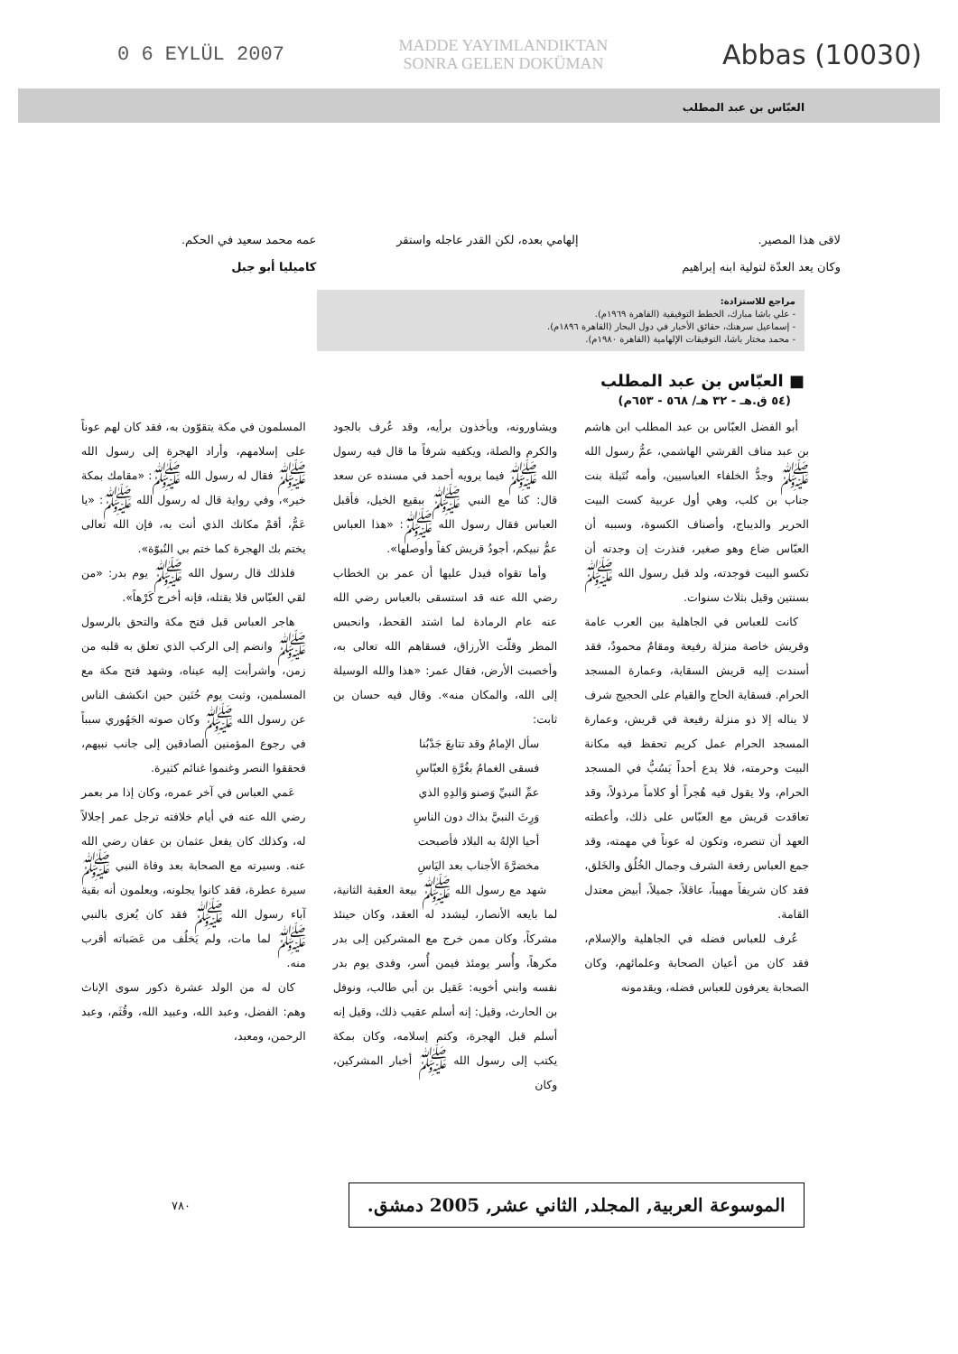0 6 EYLÜL 2007 MADDE YAYIMLANDIKTAN
SONRA GELEN DOKÜMAN Abbas (10030)
العبّاس بن عبد المطلب
لاقى هذا المصير.
وكان يعد العدّة لتولية ابنه إبراهيم
إلهامي بعده، لكن القدر عاجله واستقر
عمه محمد سعيد في الحكم.
كاميليا أبو جبل
مراجع للاستزادة:
- علي باشا مبارك، الخطط التوفيقية (القاهرة ١٩٦٩م).
- إسماعيل سرهنك، حقائق الأخبار في دول البحار (القاهرة ١٨٩٦م).
- محمد مختار باشا، التوفيقات الإلهامية (القاهرة ١٩٨٠م).
■ العبّاس بن عبد المطلب
(٥٤ ق.هـ - ٣٢ هـ/ ٥٦٨ - ٦٥٣م)
أبو الفضل العبّاس بن عبد المطلب ابن هاشم بن عبد مناف القرشي الهاشمي، عمُّ رسول الله ﷺ وجدُّ الخلفاء العباسيين، وأمه نُتَيلة بنت جناب بن كلب، وهي أول عربية كست البيت الحرير والديباج، وأصناف الكسوة، وسببه أن العبّاس ضاع وهو صغير، فنذرت إن وجدته أن تكسو البيت فوجدته، ولد قبل رسول الله ﷺ بسنتين وقيل بثلاث سنوات.
كانت للعباس في الجاهلية بين العرب عامة وقريش خاصة منزلة رفيعة ومقامٌ محمودٌ، فقد أسندت إليه قريش السقاية، وعمارة المسجد الحرام. فسقاية الحاج والقيام على الحجيج شرف لا يناله إلا ذو منزلة رفيعة في قريش، وعمارة المسجد الحرام عمل كريم تحفظ فيه مكانة البيت وحرمته، فلا يدع أحداً يَسُبُّ في المسجد الحرام، ولا يقول فيه هُجراً أو كلاماً مرذولاً، وقد تعاقدت قريش مع العبّاس على ذلك، وأعطته العهد أن تنصره، وتكون له عوناً في مهمته، وقد جمع العباس رفعة الشرف وجمال الخُلُق والخَلق، فقد كان شريفاً مهيباً، عاقلاً، جميلاً، أبيض معتدل القامة.
عُرف للعباس فضله في الجاهلية والإسلام، فقد كان من أعيان الصحابة وعلمائهم، وكان الصحابة يعرفون للعباس فضله، ويقدمونه
ويشاورونه، ويأخذون برأيه، وقد عُرف بالجود والكرم والصلة، ويكفيه شرفاً ما قال فيه رسول الله ﷺ فيما يرويه أحمد في مسنده عن سعد قال: كنا مع النبي ﷺ ببقيع الخيل، فأقبل العباس فقال رسول الله ﷺ: «هذا العباس عمُّ نبيكم، أجودُ قريش كفاً وأوصلها».
وأما تقواه فيدل عليها أن عمر بن الخطاب رضي الله عنه قد استسقى بالعباس رضي الله عنه عام الرمادة لما اشتد القحط، وانحبس المطر وقلّت الأرزاق، فسقاهم الله تعالى به، وأخصبت الأرض، فقال عمر: «هذا والله الوسيلة إلى الله، والمكان منه». وقال فيه حسان بن ثابت:
سأل الإمامُ وقد تتابعَ جَدْبُنا
فسقى الغمامُ بغُرَّةِ العبّاسِ
عمِّ النبيِّ وَصنو وَالدِهِ الذي
وَرِثَ النبيَّ بذاك دون الناسِ
أحيا الإلهُ به البلاد فأصبحت
مخضرَّةَ الأجناب بعد اليَاسِ
شهد مع رسول الله ﷺ بيعة العقبة الثانية، لما بايعه الأنصار، ليشدد له العقد، وكان حينئذ مشركاً، وكان ممن خرج مع المشركين إلى بدر مكرهاً، وأُسر يومئذ فيمن أُسر، وفدى يوم بدر نفسه وابني أخويه: عَقيل بن أبي طالب، ونوفل بن الحارث، وقيل: إنه أسلم عقيب ذلك، وقيل إنه أسلم قبل الهجرة، وكتم إسلامه، وكان بمكة يكتب إلى رسول الله ﷺ أخبار المشركين، وكان
المسلمون في مكة يتقوّون به، فقد كان لهم عوناً على إسلامهم، وأراد الهجرة إلى رسول الله ﷺ فقال له رسول الله ﷺ: «مقامك بمكة خير»، وفي رواية قال له رسول الله ﷺ: «يا عَمُّ، أقمْ مكانك الذي أنت به، فإن الله تعالى يختم بك الهجرة كما ختم بي النُبوّة».
فلذلك قال رسول الله ﷺ يوم بدر: «من لقي العبّاس فلا يقتله، فإنه أخرج كَرْهاً».
هاجر العباس قبل فتح مكة والتحق بالرسول ﷺ وانضم إلى الركب الذي تعلق به قلبه من زمن، واشرأبت إليه عيناه، وشهد فتح مكة مع المسلمين، وثبت يوم حُنَين حين انكشف الناس عن رسول الله ﷺ وكان صوته الجَهُوري سبباً في رجوع المؤمنين الصادقين إلى جانب نبيهم، فحققوا النصر وغنموا غنائم كثيرة.
عَمي العباس في آخر عمره، وكان إذا مر بعمر رضي الله عنه في أيام خلافته ترجل عمر إجلالاً له، وكذلك كان يفعل عثمان بن عفان رضي الله عنه. وسيرته مع الصحابة بعد وفاة النبي ﷺ سيرة عطرة، فقد كانوا يجلونه، ويعلمون أنه بقية آباء رسول الله ﷺ فقد كان يُعزى بالنبي ﷺ لما مات، ولم يَخلُف من عَصَباته أقرب منه.
كان له من الولد عشرة ذكور سوى الإناث وهم: الفضل، وعبد الله، وعبيد الله، وقُثَم، وعبد الرحمن، ومعبد،
الموسوعة العربية, المجلد, الثاني عشر, 2005 دمشق. ٧٨٠